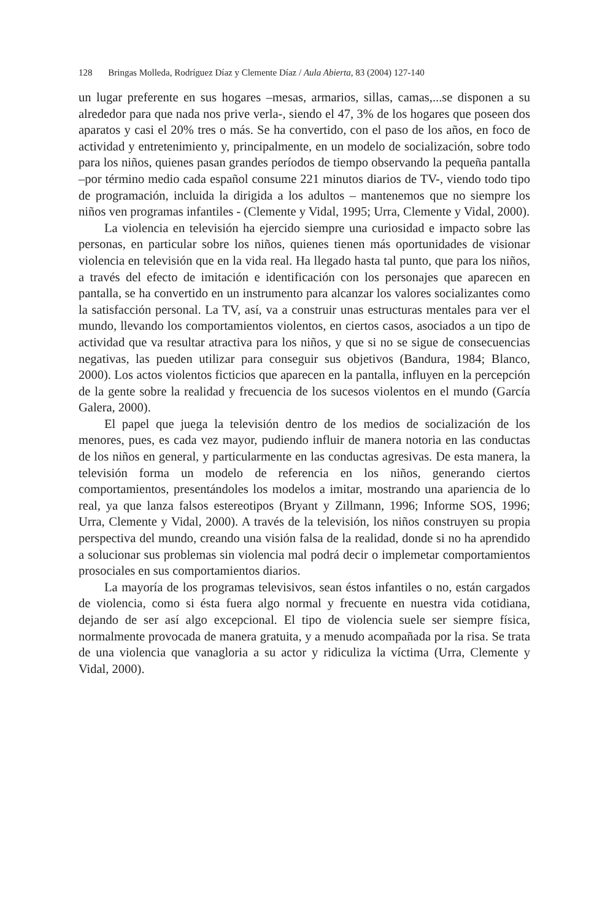128 Bringas Molleda, Rodríguez Díaz y Clemente Díaz / Aula Abierta, 83 (2004) 127-140
un lugar preferente en sus hogares –mesas, armarios, sillas, camas,...se disponen a su alrededor para que nada nos prive verla-, siendo el 47, 3% de los hogares que poseen dos aparatos y casi el 20% tres o más. Se ha convertido, con el paso de los años, en foco de actividad y entretenimiento y, principalmente, en un modelo de socialización, sobre todo para los niños, quienes pasan grandes períodos de tiempo observando la pequeña pantalla –por término medio cada español consume 221 minutos diarios de TV-, viendo todo tipo de programación, incluida la dirigida a los adultos – mantenemos que no siempre los niños ven programas infantiles - (Clemente y Vidal, 1995; Urra, Clemente y Vidal, 2000).
La violencia en televisión ha ejercido siempre una curiosidad e impacto sobre las personas, en particular sobre los niños, quienes tienen más oportunidades de visionar violencia en televisión que en la vida real. Ha llegado hasta tal punto, que para los niños, a través del efecto de imitación e identificación con los personajes que aparecen en pantalla, se ha convertido en un instrumento para alcanzar los valores socializantes como la satisfacción personal. La TV, así, va a construir unas estructuras mentales para ver el mundo, llevando los comportamientos violentos, en ciertos casos, asociados a un tipo de actividad que va resultar atractiva para los niños, y que si no se sigue de consecuencias negativas, las pueden utilizar para conseguir sus objetivos (Bandura, 1984; Blanco, 2000). Los actos violentos ficticios que aparecen en la pantalla, influyen en la percepción de la gente sobre la realidad y frecuencia de los sucesos violentos en el mundo (García Galera, 2000).
El papel que juega la televisión dentro de los medios de socialización de los menores, pues, es cada vez mayor, pudiendo influir de manera notoria en las conductas de los niños en general, y particularmente en las conductas agresivas. De esta manera, la televisión forma un modelo de referencia en los niños, generando ciertos comportamientos, presentándoles los modelos a imitar, mostrando una apariencia de lo real, ya que lanza falsos estereotipos (Bryant y Zillmann, 1996; Informe SOS, 1996; Urra, Clemente y Vidal, 2000). A través de la televisión, los niños construyen su propia perspectiva del mundo, creando una visión falsa de la realidad, donde si no ha aprendido a solucionar sus problemas sin violencia mal podrá decir o implemetar comportamientos prosociales en sus comportamientos diarios.
La mayoría de los programas televisivos, sean éstos infantiles o no, están cargados de violencia, como si ésta fuera algo normal y frecuente en nuestra vida cotidiana, dejando de ser así algo excepcional. El tipo de violencia suele ser siempre física, normalmente provocada de manera gratuita, y a menudo acompañada por la risa. Se trata de una violencia que vanagloria a su actor y ridiculiza la víctima (Urra, Clemente y Vidal, 2000).